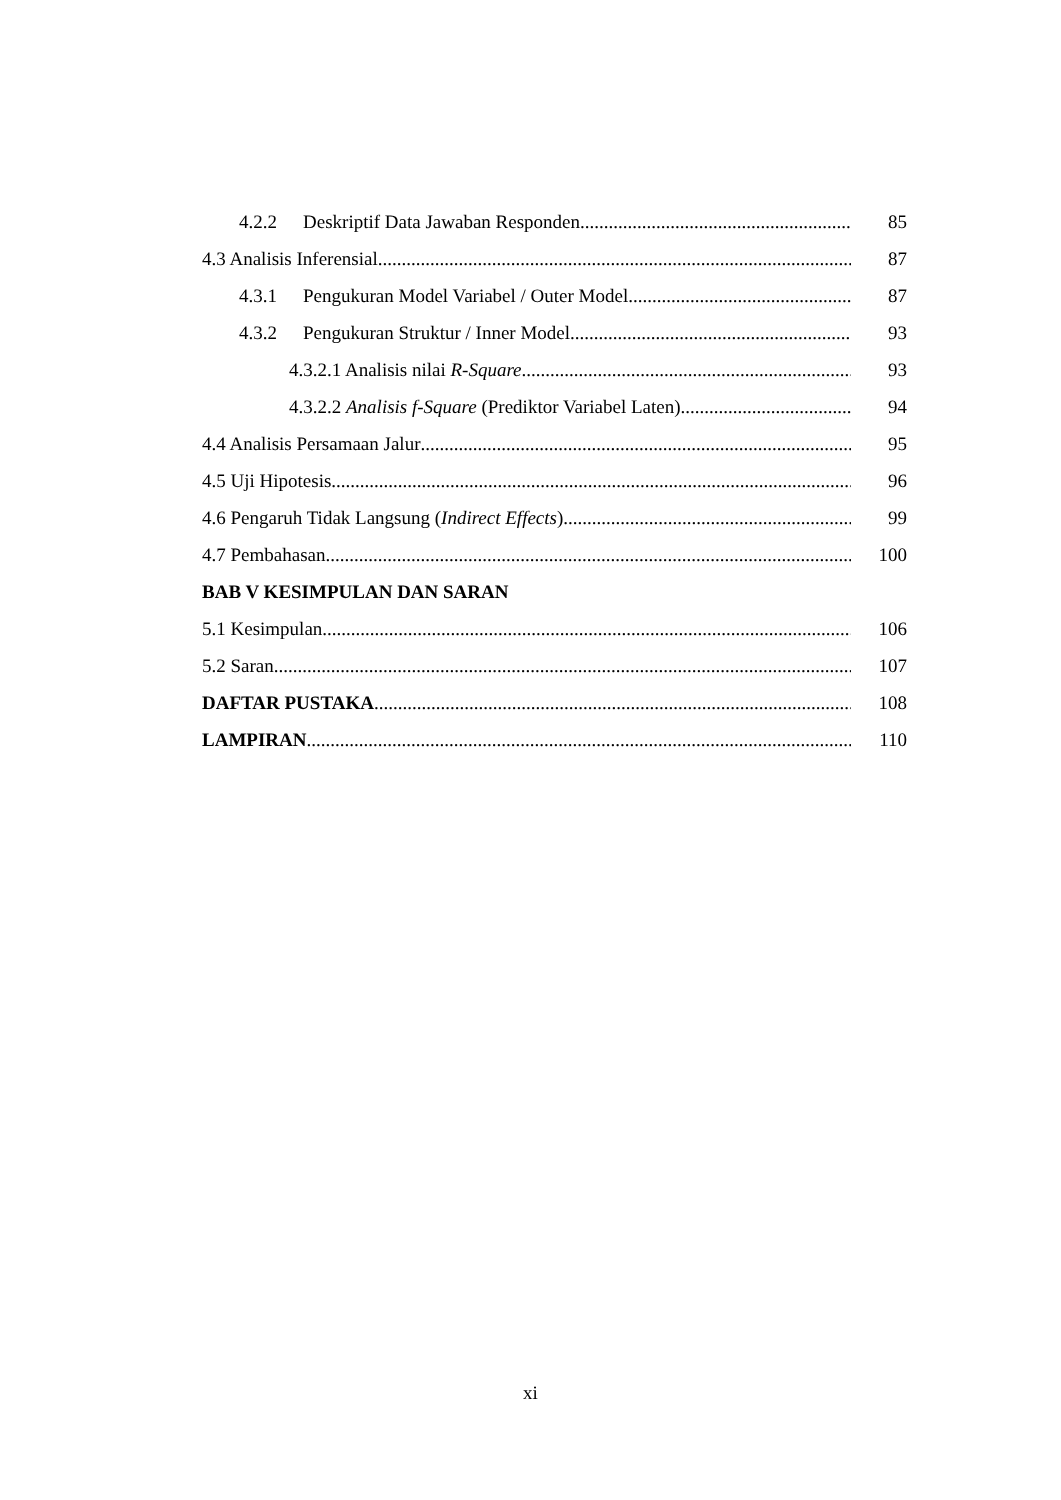4.2.2 Deskriptif Data Jawaban Responden 85
4.3 Analisis Inferensial 87
4.3.1 Pengukuran Model Variabel / Outer Model 87
4.3.2 Pengukuran Struktur / Inner Model 93
4.3.2.1 Analisis nilai R-Square 93
4.3.2.2 Analisis f-Square (Prediktor Variabel Laten) 94
4.4 Analisis Persamaan Jalur 95
4.5 Uji Hipotesis 96
4.6 Pengaruh Tidak Langsung (Indirect Effects) 99
4.7 Pembahasan 100
BAB V KESIMPULAN DAN SARAN
5.1 Kesimpulan 106
5.2 Saran 107
DAFTAR PUSTAKA 108
LAMPIRAN 110
xi